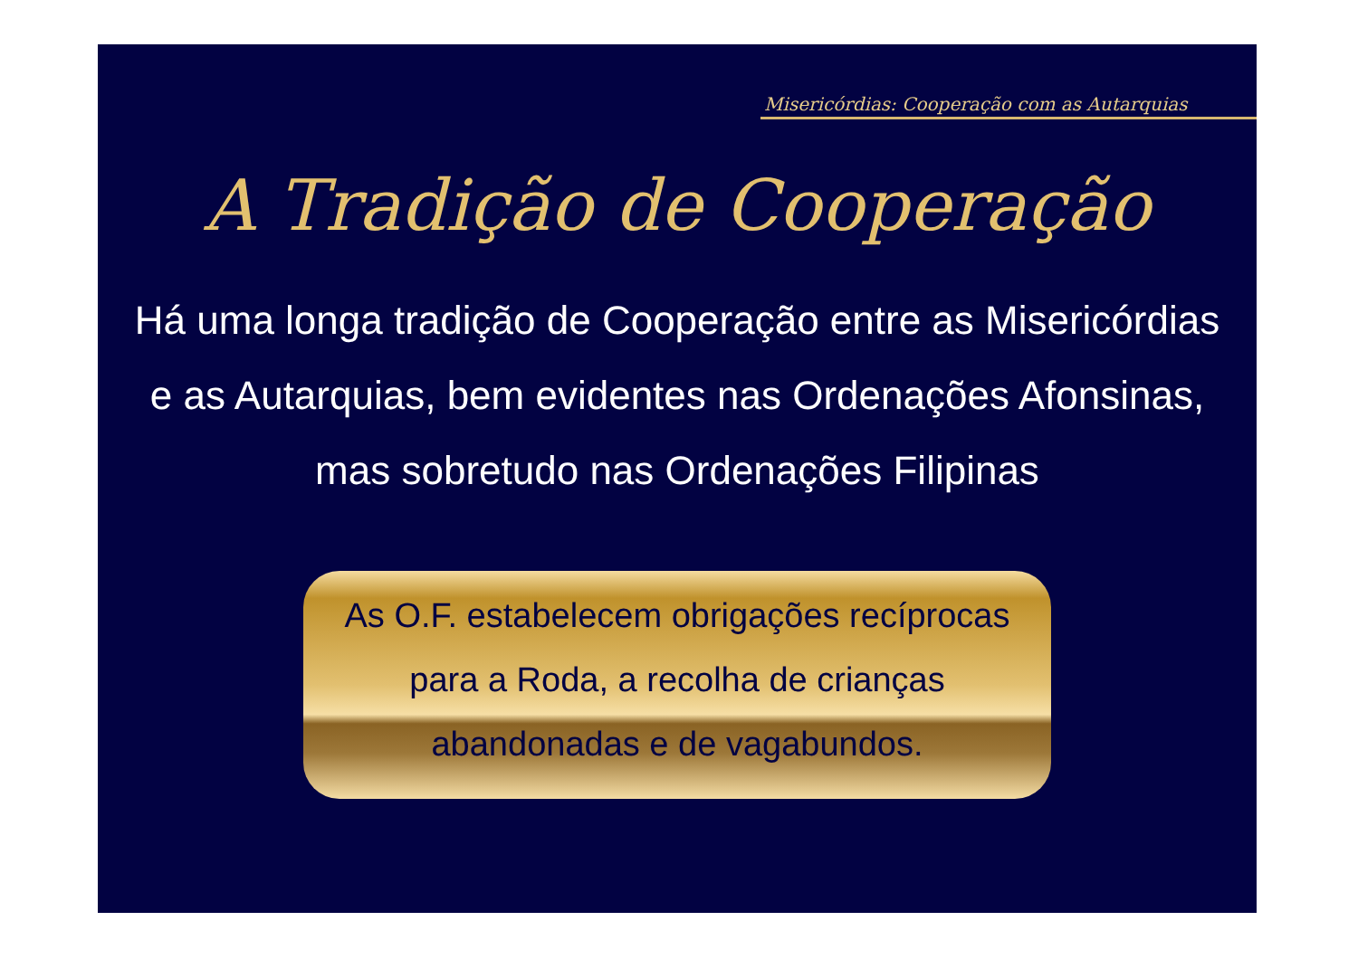Misericórdias: Cooperação com as Autarquias
A Tradição de Cooperação
Há uma longa tradição de Cooperação entre as Misericórdias e as Autarquias, bem evidentes nas Ordenações Afonsinas, mas sobretudo nas Ordenações Filipinas
As O.F. estabelecem obrigações recíprocas
para a Roda, a recolha de crianças
abandonadas e de vagabundos.